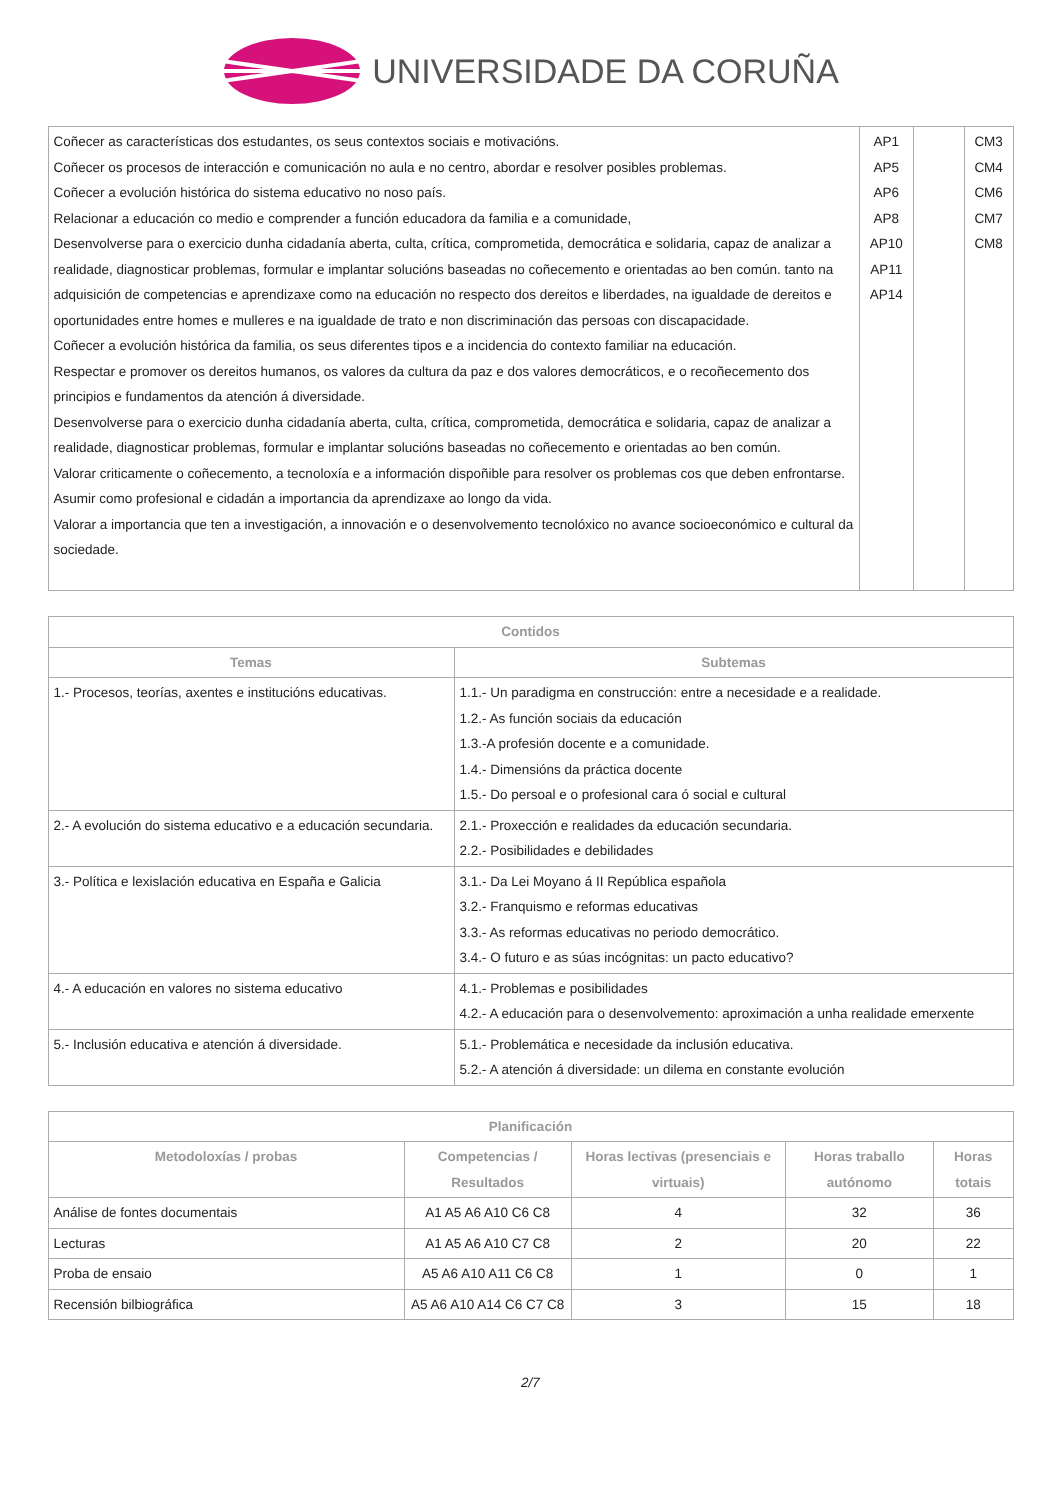UNIVERSIDADE DA CORUÑA
| Coñecer as características dos estudantes, os seus contextos sociais e motivacións. Coñecer os procesos de interacción e comunicación no aula e no centro, abordar e resolver posibles problemas. Coñecer a evolución histórica do sistema educativo no noso país. Relacionar a educación co medio e comprender a función educadora da familia e a comunidade, Desenvolverse para o exercicio dunha cidadanía aberta, culta, crítica, comprometida, democrática e solidaria, capaz de analizar a realidade, diagnosticar problemas, formular e implantar solucións baseadas no coñecemento e orientadas ao ben común. tanto na adquisición de competencias e aprendizaxe como na educación no respecto dos dereitos e liberdades, na igualdade de dereitos e oportunidades entre homes e mulleres e na igualdade de trato e non discriminación das persoas con discapacidade. Coñecer a evolución histórica da familia, os seus diferentes tipos e a incidencia do contexto familiar na educación. Respectar e promover os dereitos humanos, os valores da cultura da paz e dos valores democráticos, e o recoñecemento dos principios e fundamentos da atención á diversidade. Desenvolverse para o exercicio dunha cidadanía aberta, culta, crítica, comprometida, democrática e solidaria, capaz de analizar a realidade, diagnosticar problemas, formular e implantar solucións baseadas no coñecemento e orientadas ao ben común. Valorar criticamente o coñecemento, a tecnoloxía e a información dispoñible para resolver os problemas cos que deben enfrontarse. Asumir como profesional e cidadán a importancia da aprendizaxe ao longo da vida. Valorar a importancia que ten a investigación, a innovación e o desenvolvemento tecnolóxico no avance socioeconómico e cultural da sociedade. | AP1 AP5 AP6 AP8 AP10 AP11 AP14 | | CM3 CM4 CM6 CM7 CM8 |
| Contidos | |
| --- | --- |
| Temas | Subtemas |
| 1.- Procesos, teorías, axentes e institucións educativas. | 1.1.- Un paradigma en construcción: entre a necesidade e a realidade. 1.2.- As función sociais da educación 1.3.-A profesión docente e a comunidade. 1.4.- Dimensións da práctica docente 1.5.- Do persoal e o profesional cara ó social e cultural |
| 2.- A evolución do sistema educativo e a educación secundaria. | 2.1.- Proxección e realidades da educación secundaria. 2.2.- Posibilidades e debilidades |
| 3.- Política e lexislación educativa en España e Galicia | 3.1.- Da Lei Moyano á II República española 3.2.- Franquismo e reformas educativas 3.3.- As reformas educativas no periodo democrático. 3.4.- O futuro e as súas incógnitas: un pacto educativo? |
| 4.- A educación en valores no sistema educativo | 4.1.- Problemas e posibilidades 4.2.- A educación para o desenvolvemento: aproximación a unha realidade emerxente |
| 5.- Inclusión educativa e atención á diversidade. | 5.1.- Problemática e necesidade da inclusión educativa. 5.2.- A atención á diversidade: un dilema en constante evolución |
| Planificación | | | | |
| --- | --- | --- | --- | --- |
| Metodoloxías / probas | Competencias / Resultados | Horas lectivas (presenciais e virtuais) | Horas traballo autónomo | Horas totais |
| Análise de fontes documentais | A1 A5 A6 A10 C6 C8 | 4 | 32 | 36 |
| Lecturas | A1 A5 A6 A10 C7 C8 | 2 | 20 | 22 |
| Proba de ensaio | A5 A6 A10 A11 C6 C8 | 1 | 0 | 1 |
| Recensión bilbiográfica | A5 A6 A10 A14 C6 C7 C8 | 3 | 15 | 18 |
2/7